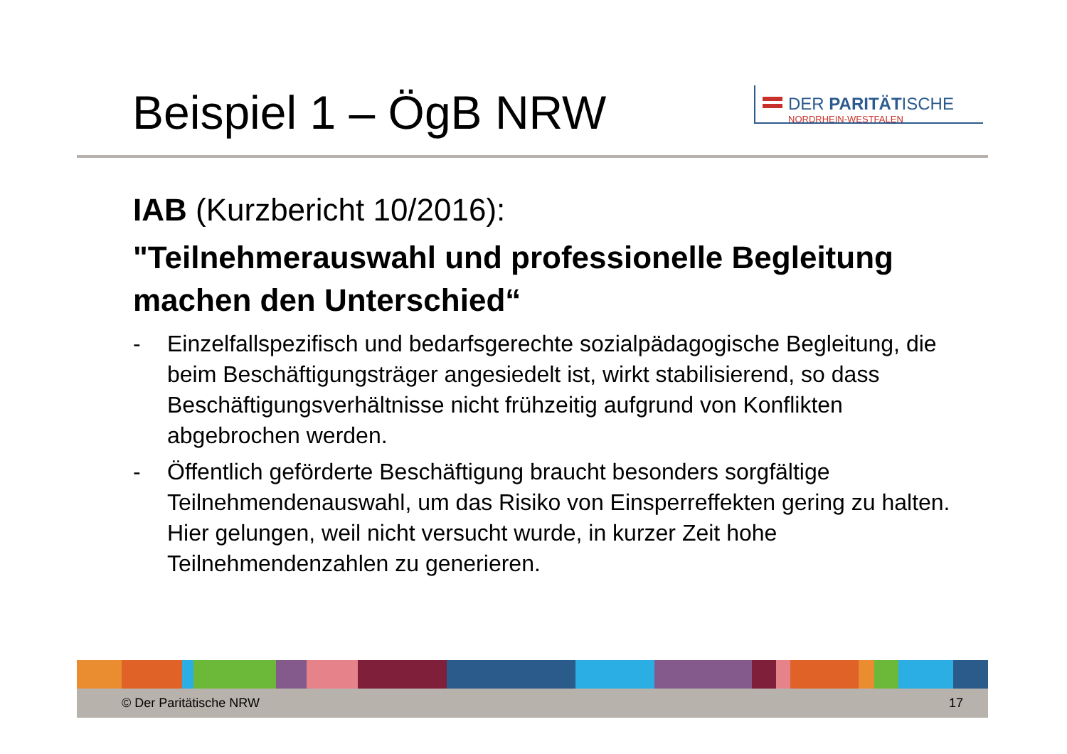Beispiel 1 – ÖgB NRW
DER PARITÄTISCHE
NORDRHEIN-WESTFALEN
IAB (Kurzbericht 10/2016):
"Teilnehmerauswahl und professionelle Begleitung machen den Unterschied“
- Einzelfallspezifisch und bedarfsgerechte sozialpädagogische Begleitung, die beim Beschäftigungsträger angesiedelt ist, wirkt stabilisierend, so dass Beschäftigungsverhältnisse nicht frühzeitig aufgrund von Konflikten abgebrochen werden.
- Öffentlich geförderte Beschäftigung braucht besonders sorgfältige Teilnehmendenauswahl, um das Risiko von Einsperreffekten gering zu halten. Hier gelungen, weil nicht versucht wurde, in kurzer Zeit hohe Teilnehmendenzahlen zu generieren.
© Der Paritätische NRW 17